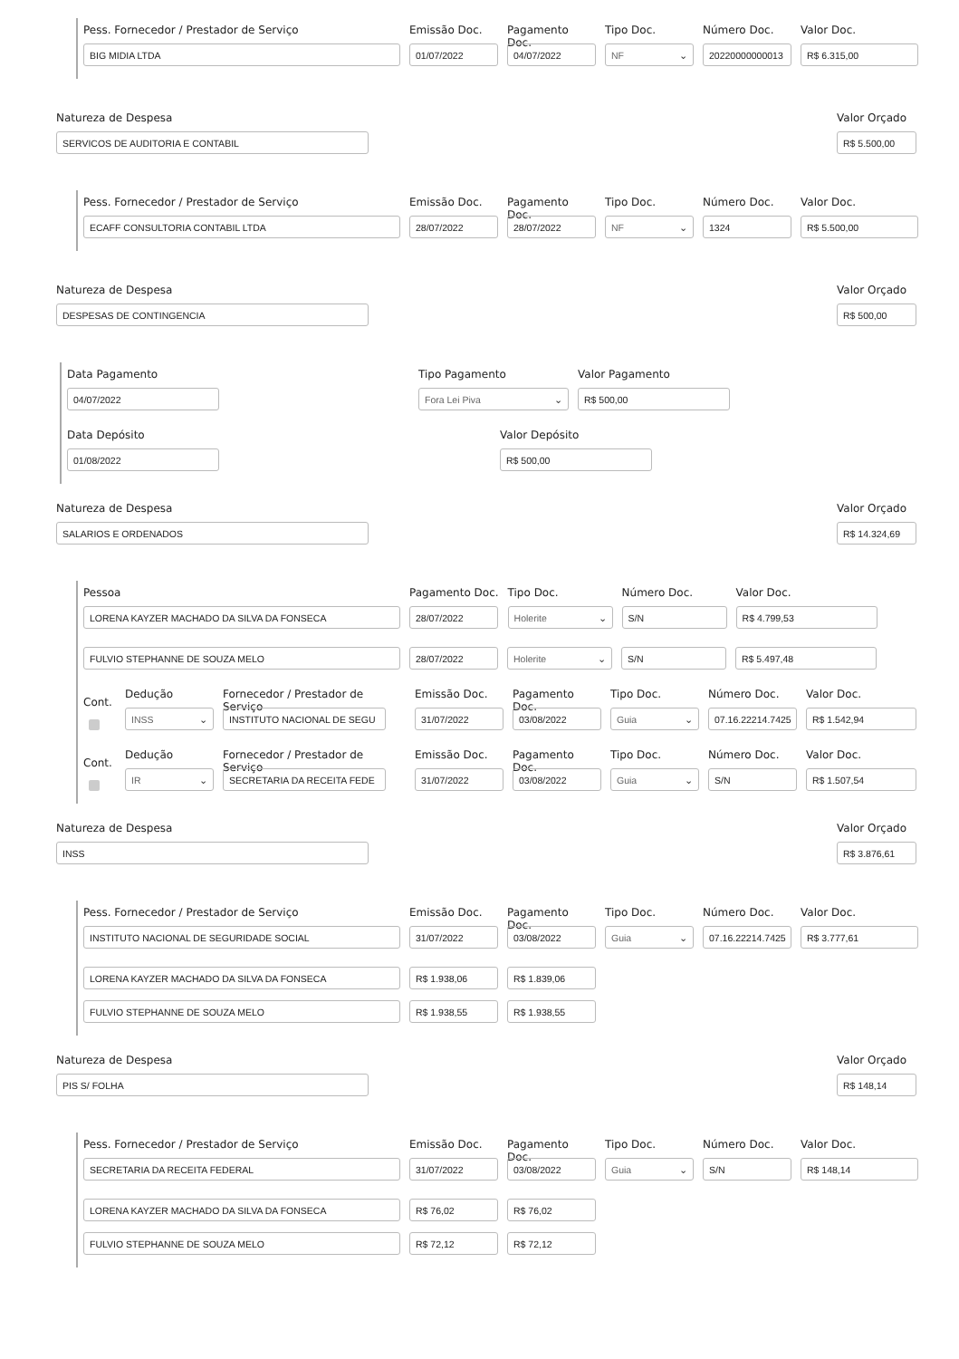Pess. Fornecedor / Prestador de Serviço
BIG MIDIA LTDA
Emissão Doc.
01/07/2022
Pagamento Doc.
04/07/2022
Tipo Doc.
NF
Número Doc.
20220000000013
Valor Doc.
R$ 6.315,00
Natureza de Despesa
SERVICOS DE AUDITORIA E CONTABIL
Valor Orçado
R$ 5.500,00
Pess. Fornecedor / Prestador de Serviço
ECAFF CONSULTORIA CONTABIL LTDA
Emissão Doc.
28/07/2022
Pagamento Doc.
28/07/2022
Tipo Doc.
NF
Número Doc.
1324
Valor Doc.
R$ 5.500,00
Natureza de Despesa
DESPESAS DE CONTINGENCIA
Valor Orçado
R$ 500,00
Data Pagamento
04/07/2022
Tipo Pagamento
Fora Lei Piva
Valor Pagamento
R$ 500,00
Data Depósito
01/08/2022
Valor Depósito
R$ 500,00
Natureza de Despesa
SALARIOS E ORDENADOS
Valor Orçado
R$ 14.324,69
Pessoa
LORENA KAYZER MACHADO DA SILVA DA FONSECA
Pagamento Doc.
28/07/2022
Tipo Doc.
Holerite
Número Doc.
S/N
Valor Doc.
R$ 4.799,53
FULVIO STEPHANNE DE SOUZA MELO
28/07/2022
Holerite
S/N
R$ 5.497,48
Cont.
Dedução
INSS
Fornecedor / Prestador de Serviço
INSTITUTO NACIONAL DE SEGU
Emissão Doc.
31/07/2022
Pagamento Doc.
03/08/2022
Tipo Doc.
Guia
Número Doc.
07.16.22214.7425
Valor Doc.
R$ 1.542,94
Cont.
Dedução
IR
Fornecedor / Prestador de Serviço
SECRETARIA DA RECEITA FEDE
Emissão Doc.
31/07/2022
Pagamento Doc.
03/08/2022
Tipo Doc.
Guia
Número Doc.
S/N
Valor Doc.
R$ 1.507,54
Natureza de Despesa
INSS
Valor Orçado
R$ 3.876,61
Pess. Fornecedor / Prestador de Serviço
INSTITUTO NACIONAL DE SEGURIDADE SOCIAL
Emissão Doc.
31/07/2022
Pagamento Doc.
03/08/2022
Tipo Doc.
Guia
Número Doc.
07.16.22214.7425
Valor Doc.
R$ 3.777,61
LORENA KAYZER MACHADO DA SILVA DA FONSECA
R$ 1.938,06
R$ 1.839,06
FULVIO STEPHANNE DE SOUZA MELO
R$ 1.938,55
R$ 1.938,55
Natureza de Despesa
PIS S/ FOLHA
Valor Orçado
R$ 148,14
Pess. Fornecedor / Prestador de Serviço
SECRETARIA DA RECEITA FEDERAL
Emissão Doc.
31/07/2022
Pagamento Doc.
03/08/2022
Tipo Doc.
Guia
Número Doc.
S/N
Valor Doc.
R$ 148,14
LORENA KAYZER MACHADO DA SILVA DA FONSECA
R$ 76,02
R$ 76,02
FULVIO STEPHANNE DE SOUZA MELO
R$ 72,12
R$ 72,12